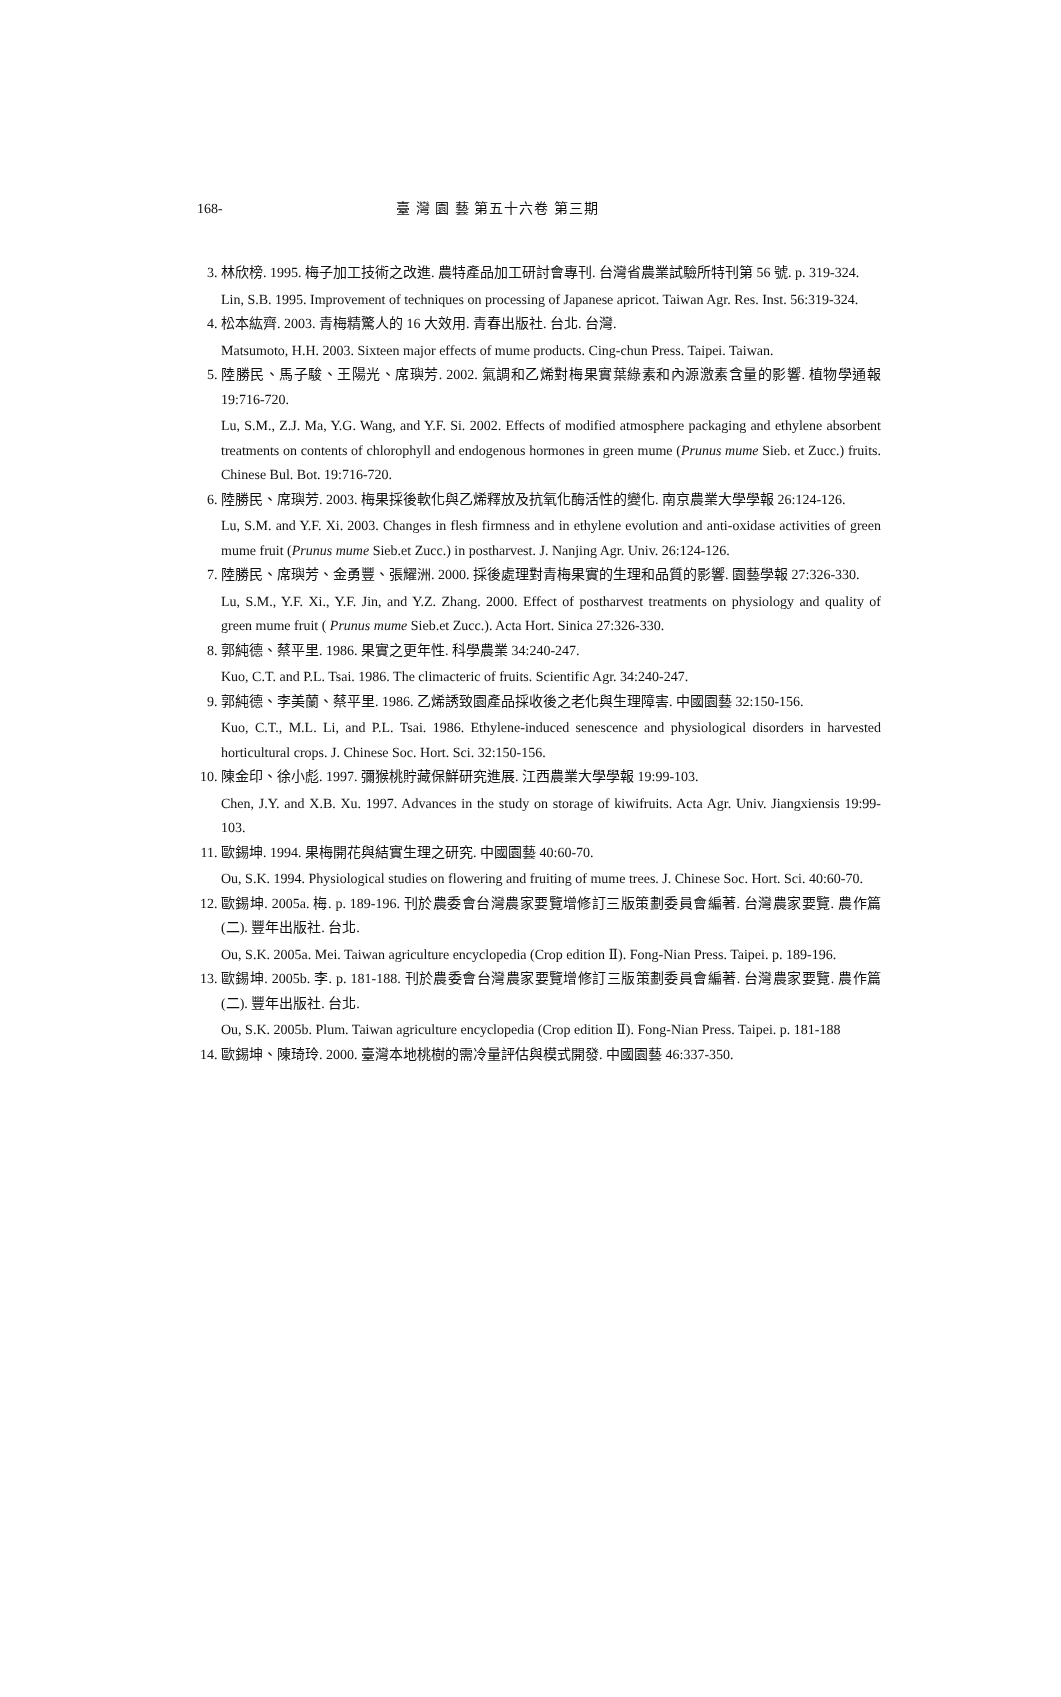168- 臺 灣 園 藝 第五十六卷 第三期
3. 林欣榜. 1995. 梅子加工技術之改進. 農特產品加工研討會專刊. 台灣省農業試驗所特刊第 56 號. p. 319-324.
Lin, S.B. 1995. Improvement of techniques on processing of Japanese apricot. Taiwan Agr. Res. Inst. 56:319-324.
4. 松本紘齊. 2003. 青梅精驚人的 16 大效用. 青春出版社. 台北. 台灣.
Matsumoto, H.H. 2003. Sixteen major effects of mume products. Cing-chun Press. Taipei. Taiwan.
5. 陸勝民、馬子駿、王陽光、席璵芳. 2002. 氣調和乙烯對梅果實葉綠素和內源激素含量的影響. 植物學通報 19:716-720.
Lu, S.M., Z.J. Ma, Y.G. Wang, and Y.F. Si. 2002. Effects of modified atmosphere packaging and ethylene absorbent treatments on contents of chlorophyll and endogenous hormones in green mume (Prunus mume Sieb. et Zucc.) fruits. Chinese Bul. Bot. 19:716-720.
6. 陸勝民、席璵芳. 2003. 梅果採後軟化與乙烯釋放及抗氧化酶活性的變化. 南京農業大學學報 26:124-126.
Lu, S.M. and Y.F. Xi. 2003. Changes in flesh firmness and in ethylene evolution and anti-oxidase activities of green mume fruit (Prunus mume Sieb.et Zucc.) in postharvest. J. Nanjing Agr. Univ. 26:124-126.
7. 陸勝民、席璵芳、金勇豐、張耀洲. 2000. 採後處理對青梅果實的生理和品質的影響. 園藝學報 27:326-330.
Lu, S.M., Y.F. Xi., Y.F. Jin, and Y.Z. Zhang. 2000. Effect of postharvest treatments on physiology and quality of green mume fruit ( Prunus mume Sieb.et Zucc.). Acta Hort. Sinica 27:326-330.
8. 郭純德、蔡平里. 1986. 果實之更年性. 科學農業 34:240-247.
Kuo, C.T. and P.L. Tsai. 1986. The climacteric of fruits. Scientific Agr. 34:240-247.
9. 郭純德、李美蘭、蔡平里. 1986. 乙烯誘致園產品採收後之老化與生理障害. 中國園藝 32:150-156.
Kuo, C.T., M.L. Li, and P.L. Tsai. 1986. Ethylene-induced senescence and physiological disorders in harvested horticultural crops. J. Chinese Soc. Hort. Sci. 32:150-156.
10.
陳金印、徐小彪. 1997. 彌猴桃貯藏保鮮研究進展. 江西農業大學學報 19:99-103.
Chen, J.Y. and X.B. Xu. 1997. Advances in the study on storage of kiwifruits. Acta Agr. Univ. Jiangxiensis 19:99-103.
11.
歐錫坤. 1994. 果梅開花與結實生理之研究. 中國園藝 40:60-70.
Ou, S.K. 1994. Physiological studies on flowering and fruiting of mume trees. J. Chinese Soc. Hort. Sci. 40:60-70.
12.
歐錫坤. 2005a. 梅. p. 189-196. 刊於農委會台灣農家要覽增修訂三版策劃委員會編著. 台灣農家要覽. 農作篇(二). 豐年出版社. 台北.
Ou, S.K. 2005a. Mei. Taiwan agriculture encyclopedia (Crop edition Ⅱ). Fong-Nian Press. Taipei. p. 189-196.
13.
歐錫坤. 2005b. 李. p. 181-188. 刊於農委會台灣農家要覽增修訂三版策劃委員會編著. 台灣農家要覽. 農作篇(二). 豐年出版社. 台北.
Ou, S.K. 2005b. Plum. Taiwan agriculture encyclopedia (Crop edition Ⅱ). Fong-Nian Press. Taipei. p. 181-188
14.
歐錫坤、陳琦玲. 2000. 臺灣本地桃樹的需冷量評估與模式開發. 中國園藝 46:337-350.